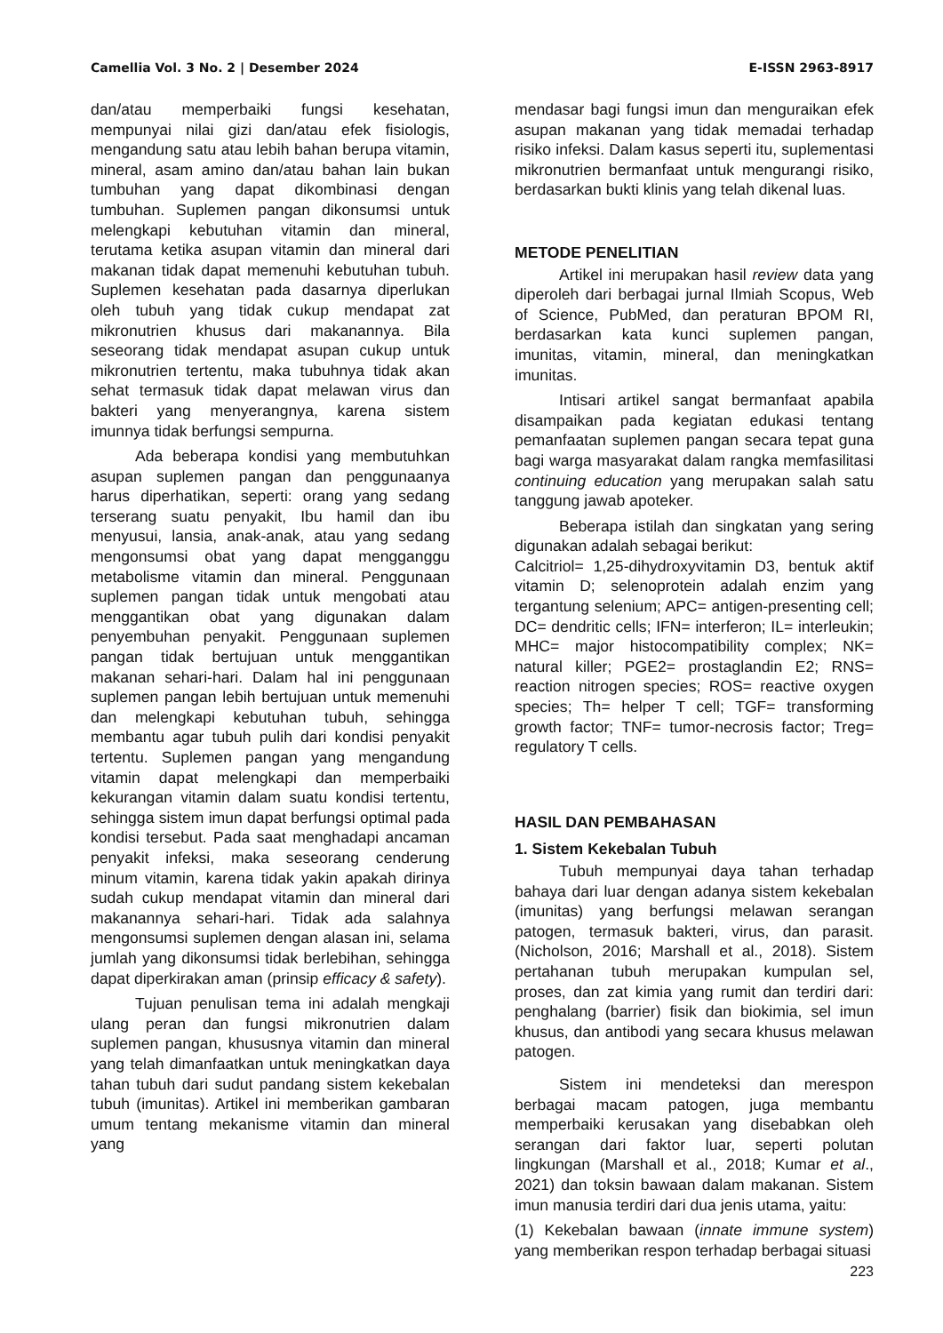Camellia Vol. 3 No. 2 | Desember 2024 E-ISSN 2963-8917
dan/atau memperbaiki fungsi kesehatan, mempunyai nilai gizi dan/atau efek fisiologis, mengandung satu atau lebih bahan berupa vitamin, mineral, asam amino dan/atau bahan lain bukan tumbuhan yang dapat dikombinasi dengan tumbuhan. Suplemen pangan dikonsumsi untuk melengkapi kebutuhan vitamin dan mineral, terutama ketika asupan vitamin dan mineral dari makanan tidak dapat memenuhi kebutuhan tubuh. Suplemen kesehatan pada dasarnya diperlukan oleh tubuh yang tidak cukup mendapat zat mikronutrien khusus dari makanannya. Bila seseorang tidak mendapat asupan cukup untuk mikronutrien tertentu, maka tubuhnya tidak akan sehat termasuk tidak dapat melawan virus dan bakteri yang menyerangnya, karena sistem imunnya tidak berfungsi sempurna.
Ada beberapa kondisi yang membutuhkan asupan suplemen pangan dan penggunaanya harus diperhatikan, seperti: orang yang sedang terserang suatu penyakit, Ibu hamil dan ibu menyusui, lansia, anak-anak, atau yang sedang mengonsumsi obat yang dapat mengganggu metabolisme vitamin dan mineral. Penggunaan suplemen pangan tidak untuk mengobati atau menggantikan obat yang digunakan dalam penyembuhan penyakit. Penggunaan suplemen pangan tidak bertujuan untuk menggantikan makanan sehari-hari. Dalam hal ini penggunaan suplemen pangan lebih bertujuan untuk memenuhi dan melengkapi kebutuhan tubuh, sehingga membantu agar tubuh pulih dari kondisi penyakit tertentu. Suplemen pangan yang mengandung vitamin dapat melengkapi dan memperbaiki kekurangan vitamin dalam suatu kondisi tertentu, sehingga sistem imun dapat berfungsi optimal pada kondisi tersebut. Pada saat menghadapi ancaman penyakit infeksi, maka seseorang cenderung minum vitamin, karena tidak yakin apakah dirinya sudah cukup mendapat vitamin dan mineral dari makanannya sehari-hari. Tidak ada salahnya mengonsumsi suplemen dengan alasan ini, selama jumlah yang dikonsumsi tidak berlebihan, sehingga dapat diperkirakan aman (prinsip efficacy & safety).
Tujuan penulisan tema ini adalah mengkaji ulang peran dan fungsi mikronutrien dalam suplemen pangan, khususnya vitamin dan mineral yang telah dimanfaatkan untuk meningkatkan daya tahan tubuh dari sudut pandang sistem kekebalan tubuh (imunitas). Artikel ini memberikan gambaran umum tentang mekanisme vitamin dan mineral yang
mendasar bagi fungsi imun dan menguraikan efek asupan makanan yang tidak memadai terhadap risiko infeksi. Dalam kasus seperti itu, suplementasi mikronutrien bermanfaat untuk mengurangi risiko, berdasarkan bukti klinis yang telah dikenal luas.
METODE PENELITIAN
Artikel ini merupakan hasil review data yang diperoleh dari berbagai jurnal Ilmiah Scopus, Web of Science, PubMed, dan peraturan BPOM RI, berdasarkan kata kunci suplemen pangan, imunitas, vitamin, mineral, dan meningkatkan imunitas.
Intisari artikel sangat bermanfaat apabila disampaikan pada kegiatan edukasi tentang pemanfaatan suplemen pangan secara tepat guna bagi warga masyarakat dalam rangka memfasilitasi continuing education yang merupakan salah satu tanggung jawab apoteker.
Beberapa istilah dan singkatan yang sering digunakan adalah sebagai berikut:
Calcitriol= 1,25-dihydroxyvitamin D3, bentuk aktif vitamin D; selenoprotein adalah enzim yang tergantung selenium; APC= antigen-presenting cell; DC= dendritic cells; IFN= interferon; IL= interleukin; MHC= major histocompatibility complex; NK= natural killer; PGE2= prostaglandin E2; RNS= reaction nitrogen species; ROS= reactive oxygen species; Th= helper T cell; TGF= transforming growth factor; TNF= tumor-necrosis factor; Treg= regulatory T cells.
HASIL DAN PEMBAHASAN
1. Sistem Kekebalan Tubuh
Tubuh mempunyai daya tahan terhadap bahaya dari luar dengan adanya sistem kekebalan (imunitas) yang berfungsi melawan serangan patogen, termasuk bakteri, virus, dan parasit. (Nicholson, 2016; Marshall et al., 2018). Sistem pertahanan tubuh merupakan kumpulan sel, proses, dan zat kimia yang rumit dan terdiri dari: penghalang (barrier) fisik dan biokimia, sel imun khusus, dan antibodi yang secara khusus melawan patogen.
Sistem ini mendeteksi dan merespon berbagai macam patogen, juga membantu memperbaiki kerusakan yang disebabkan oleh serangan dari faktor luar, seperti polutan lingkungan (Marshall et al., 2018; Kumar et al., 2021) dan toksin bawaan dalam makanan. Sistem imun manusia terdiri dari dua jenis utama, yaitu:
(1) Kekebalan bawaan (innate immune system) yang memberikan respon terhadap berbagai situasi
223